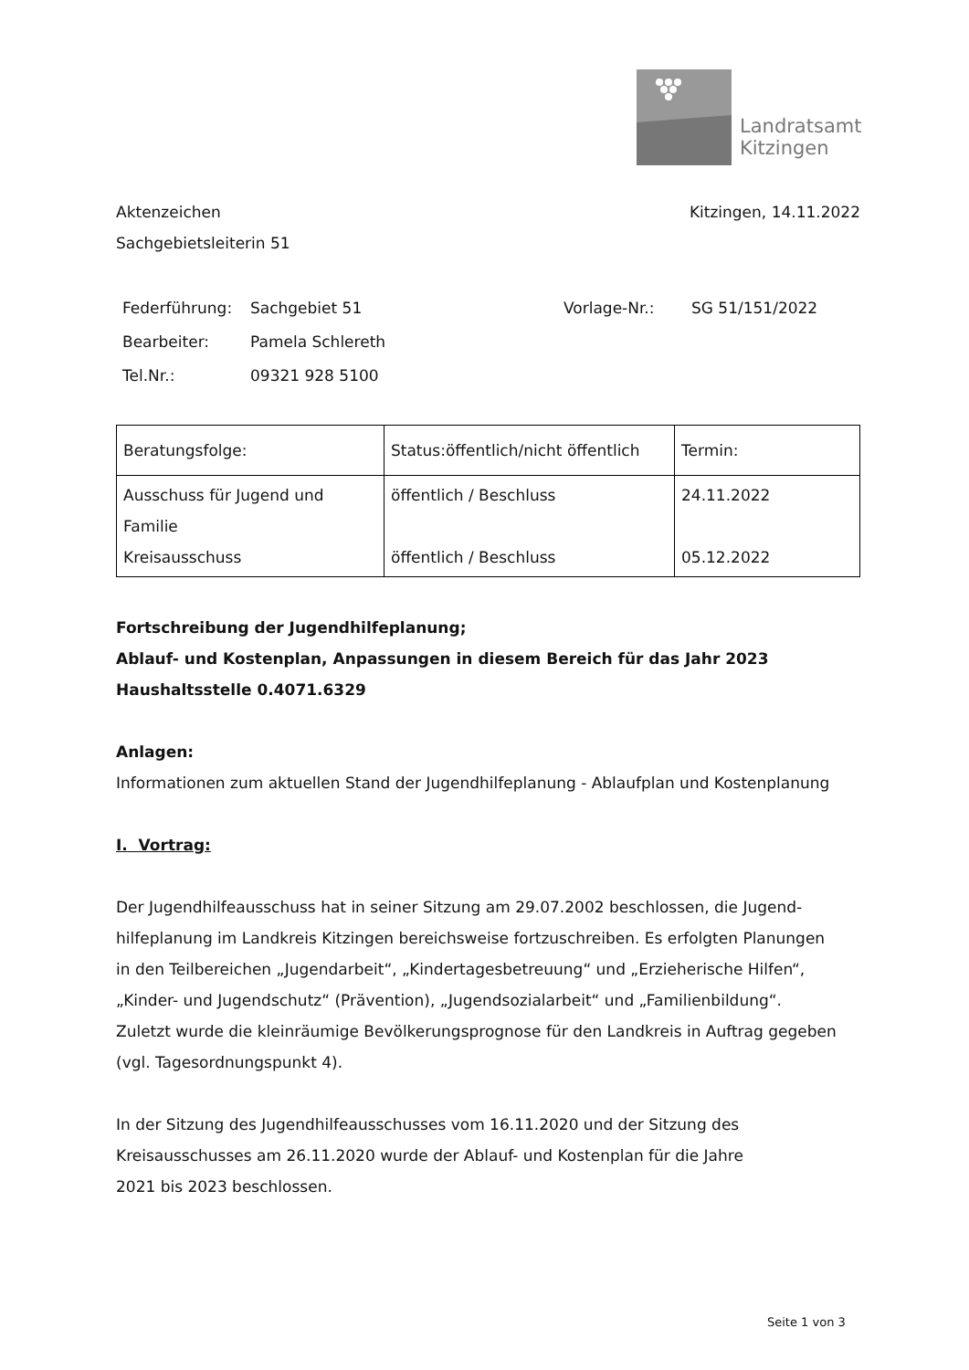Landratsamt
Kitzingen
Aktenzeichen Kitzingen, 14.11.2022
Sachgebietsleiterin 51
Federführung: Sachgebiet 51 Vorlage-Nr.: SG 51/151/2022
Bearbeiter: Pamela Schlereth
Tel.Nr.: 09321 928 5100
| Beratungsfolge: | Status:öffentlich/nicht öffentlich | Termin: |
| Ausschuss für Jugend und Familie Kreisausschuss | öffentlich / Beschluss öffentlich / Beschluss | 24.11.2022 05.12.2022 |
Fortschreibung der Jugendhilfeplanung;
Ablauf- und Kostenplan, Anpassungen in diesem Bereich für das Jahr 2023
Haushaltsstelle 0.4071.6329
Anlagen:
Informationen zum aktuellen Stand der Jugendhilfeplanung - Ablaufplan und Kostenplanung
I. Vortrag:
Der Jugendhilfeausschuss hat in seiner Sitzung am 29.07.2002 beschlossen, die Jugend-
hilfeplanung im Landkreis Kitzingen bereichsweise fortzuschreiben. Es erfolgten Planungen
in den Teilbereichen „Jugendarbeit“, „Kindertagesbetreuung“ und „Erzieherische Hilfen“,
„Kinder- und Jugendschutz“ (Prävention), „Jugendsozialarbeit“ und „Familienbildung“.
Zuletzt wurde die kleinräumige Bevölkerungsprognose für den Landkreis in Auftrag gegeben
(vgl. Tagesordnungspunkt 4).
In der Sitzung des Jugendhilfeausschusses vom 16.11.2020 und der Sitzung des
Kreisausschusses am 26.11.2020 wurde der Ablauf- und Kostenplan für die Jahre
2021 bis 2023 beschlossen.
Seite 1 von 3